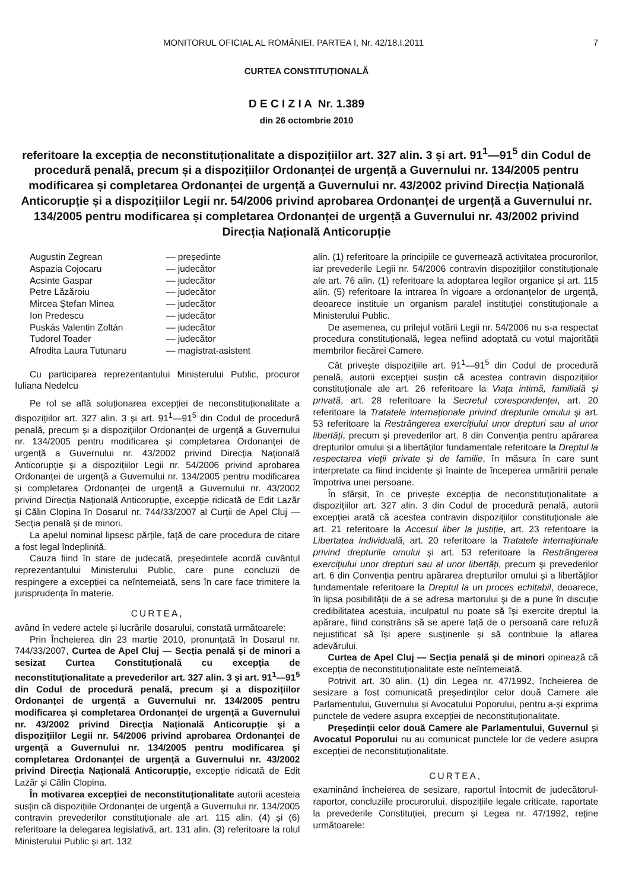MONITORUL OFICIAL AL ROMÂNIEI, PARTEA I, Nr. 42/18.I.2011 7
CURTEA CONSTITUȚIONALĂ
D E C I Z I A Nr. 1.389
din 26 octombrie 2010
referitoare la excepția de neconstituționalitate a dispozițiilor art. 327 alin. 3 și art. 91<sup>1</sup>—91<sup>5</sup> din Codul de procedură penală, precum și a dispozițiilor Ordonanței de urgență a Guvernului nr. 134/2005 pentru modificarea și completarea Ordonanței de urgență a Guvernului nr. 43/2002 privind Direcția Națională Anticorupție și a dispozițiilor Legii nr. 54/2006 privind aprobarea Ordonanței de urgență a Guvernului nr. 134/2005 pentru modificarea și completarea Ordonanței de urgență a Guvernului nr. 43/2002 privind Direcția Națională Anticorupție
Augustin Zegrean — președinte Aspazia Cojocaru — judecător Acsinte Gaspar — judecător Petre Lăzăroiu — judecător Mircea Ștefan Minea — judecător Ion Predescu — judecător Puskás Valentin Zoltán — judecător Tudorel Toader — judecător Afrodita Laura Tutunaru — magistrat-asistent
Cu participarea reprezentantului Ministerului Public, procuror Iuliana Nedelcu
Pe rol se află soluționarea excepției de neconstituționalitate a dispozițiilor art. 327 alin. 3 și art. 91<sup>1</sup>—91<sup>5</sup> din Codul de procedură penală, precum și a dispozițiilor Ordonanței de urgență a Guvernului nr. 134/2005 pentru modificarea și completarea Ordonanței de urgență a Guvernului nr. 43/2002 privind Direcția Națională Anticorupție și a dispozițiilor Legii nr. 54/2006 privind aprobarea Ordonanței de urgență a Guvernului nr. 134/2005 pentru modificarea și completarea Ordonanței de urgență a Guvernului nr. 43/2002 privind Direcția Națională Anticorupție, excepție ridicată de Edit Lazăr și Călin Clopina în Dosarul nr. 744/33/2007 al Curții de Apel Cluj — Secția penală și de minori.
La apelul nominal lipsesc părțile, față de care procedura de citare a fost legal îndeplinită.
Cauza fiind în stare de judecată, președintele acordă cuvântul reprezentantului Ministerului Public, care pune concluzii de respingere a excepției ca neîntemeiată, sens în care face trimitere la jurisprudența în materie.
CURTEA,
având în vedere actele și lucrările dosarului, constată următoarele:
Prin Încheierea din 23 martie 2010, pronunțată în Dosarul nr. 744/33/2007, Curtea de Apel Cluj — Secția penală și de minori a sesizat Curtea Constituțională cu excepția de neconstituționalitate a prevederilor art. 327 alin. 3 și art. 91<sup>1</sup>—91<sup>5</sup> din Codul de procedură penală, precum și a dispozițiilor Ordonanței de urgență a Guvernului nr. 134/2005 pentru modificarea și completarea Ordonanței de urgență a Guvernului nr. 43/2002 privind Direcția Națională Anticorupție și a dispozițiilor Legii nr. 54/2006 privind aprobarea Ordonanței de urgență a Guvernului nr. 134/2005 pentru modificarea și completarea Ordonanței de urgență a Guvernului nr. 43/2002 privind Direcția Națională Anticorupție, excepție ridicată de Edit Lazăr și Călin Clopina.
În motivarea excepției de neconstituționalitate autorii acesteia susțin că dispozițiile Ordonanței de urgență a Guvernului nr. 134/2005 contravin prevederilor constituționale ale art. 115 alin. (4) și (6) referitoare la delegarea legislativă, art. 131 alin. (3) referitoare la rolul Ministerului Public și art. 132
alin. (1) referitoare la principiile ce guvernează activitatea procurorilor, iar prevederile Legii nr. 54/2006 contravin dispozițiilor constituționale ale art. 76 alin. (1) referitoare la adoptarea legilor organice și art. 115 alin. (5) referitoare la intrarea în vigoare a ordonanțelor de urgență, deoarece instituie un organism paralel instituției constituționale a Ministerului Public.
De asemenea, cu prilejul votării Legii nr. 54/2006 nu s-a respectat procedura constituțională, legea nefiind adoptată cu votul majorității membrilor fiecărei Camere.
Cât privește dispozițiile art. 91<sup>1</sup>—91<sup>5</sup> din Codul de procedură penală, autorii excepției susțin că acestea contravin dispozițiilor constituționale ale art. 26 referitoare la Viața intimă, familială și privată, art. 28 referitoare la Secretul corespondenței, art. 20 referitoare la Tratatele internaționale privind drepturile omului și art. 53 referitoare la Restrângerea exercițiului unor drepturi sau al unor libertăți, precum și prevederilor art. 8 din Convenția pentru apărarea drepturilor omului și a libertăților fundamentale referitoare la Dreptul la respectarea vieții private și de familie, în măsura în care sunt interpretate ca fiind incidente și înainte de începerea urmăririi penale împotriva unei persoane.
În sfârșit, în ce privește excepția de neconstituționalitate a dispozițiilor art. 327 alin. 3 din Codul de procedură penală, autorii excepției arată că acestea contravin dispozițiilor constituționale ale art. 21 referitoare la Accesul liber la justiție, art. 23 referitoare la Libertatea individuală, art. 20 referitoare la Tratatele internaționale privind drepturile omului și art. 53 referitoare la Restrângerea exercițiului unor drepturi sau al unor libertăți, precum și prevederilor art. 6 din Convenția pentru apărarea drepturilor omului și a libertăților fundamentale referitoare la Dreptul la un proces echitabil, deoarece, în lipsa posibilității de a se adresa martorului și de a pune în discuție credibilitatea acestuia, inculpatul nu poate să își exercite dreptul la apărare, fiind constrâns să se apere față de o persoană care refuză nejustificat să își apere susținerile și să contribuie la aflarea adevărului.
Curtea de Apel Cluj — Secția penală și de minori opinează că excepția de neconstituționalitate este neîntemeiată.
Potrivit art. 30 alin. (1) din Legea nr. 47/1992, încheierea de sesizare a fost comunicată președinților celor două Camere ale Parlamentului, Guvernului și Avocatului Poporului, pentru a-și exprima punctele de vedere asupra excepției de neconstituționalitate.
Președinții celor două Camere ale Parlamentului, Guvernul și Avocatul Poporului nu au comunicat punctele lor de vedere asupra excepției de neconstituționalitate.
CURTEA,
examinând încheierea de sesizare, raportul întocmit de judecătorul-raportor, concluziile procurorului, dispozițiile legale criticate, raportate la prevederile Constituției, precum și Legea nr. 47/1992, reține următoarele: